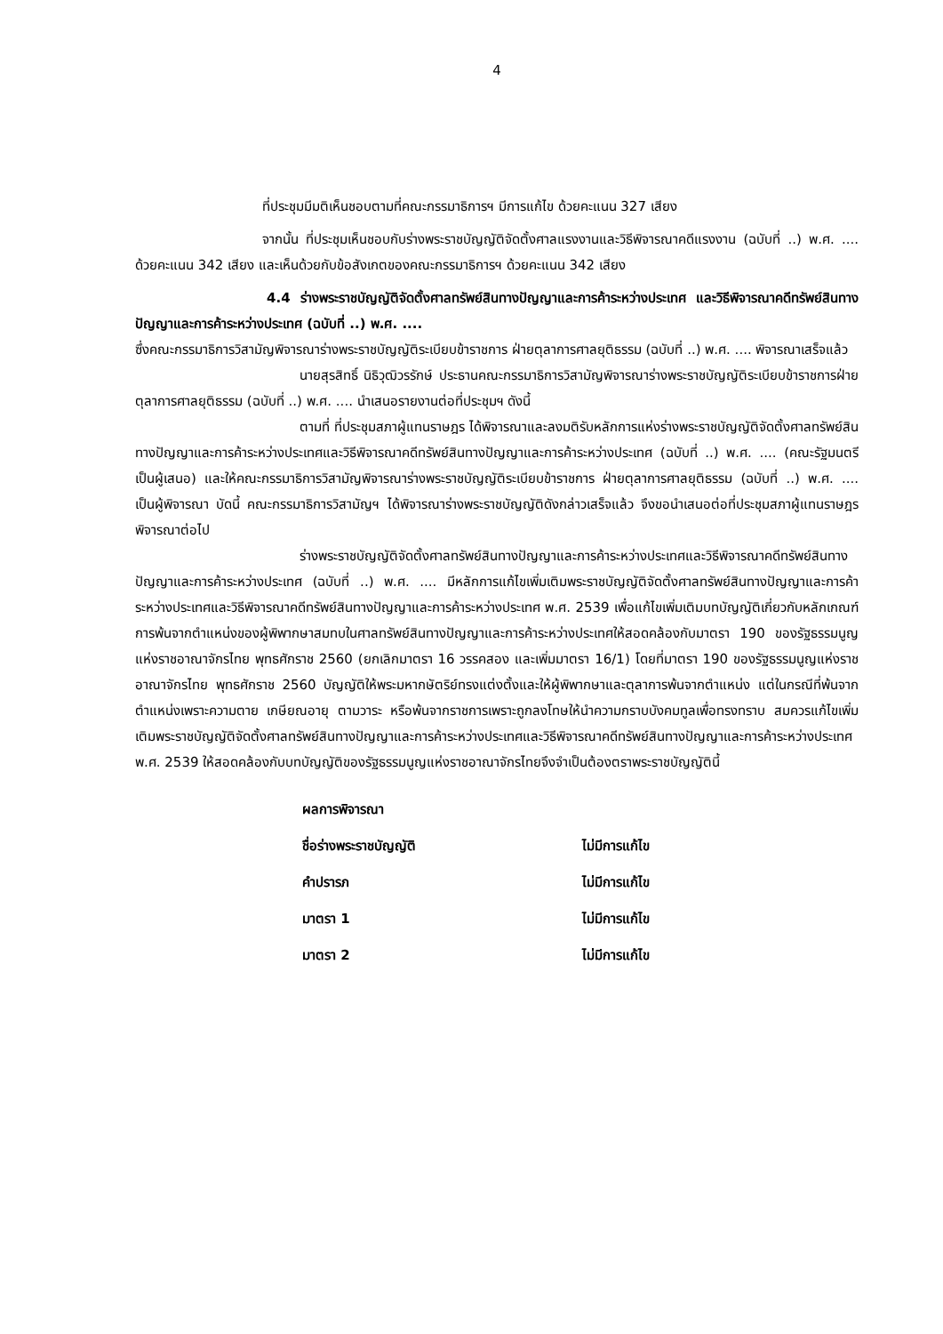4
ที่ประชุมมีมติเห็นชอบตามที่คณะกรรมาธิการฯ มีการแก้ไข ด้วยคะแนน 327 เสียง
จากนั้น ที่ประชุมเห็นชอบกับร่างพระราชบัญญัติจัดตั้งศาลแรงงานและวิธีพิจารณาคดีแรงงาน (ฉบับที่ ..) พ.ศ. .... ด้วยคะแนน 342 เสียง และเห็นด้วยกับข้อสังเกตของคณะกรรมาธิการฯ ด้วยคะแนน 342 เสียง
4.4 ร่างพระราชบัญญัติจัดตั้งศาลทรัพย์สินทางปัญญาและการค้าระหว่างประเทศ และวิธีพิจารณาคดีทรัพย์สินทางปัญญาและการค้าระหว่างประเทศ (ฉบับที่ ..) พ.ศ. ....
ซึ่งคณะกรรมาธิการวิสามัญพิจารณาร่างพระราชบัญญัติระเบียบข้าราชการ ฝ่ายตุลาการศาลยุติธรรม (ฉบับที่ ..) พ.ศ. .... พิจารณาเสร็จแล้ว
นายสุรสิทธิ์ นิธิวุฒิวรรักษ์ ประธานคณะกรรมาธิการวิสามัญพิจารณาร่างพระราชบัญญัติระเบียบข้าราชการฝ่ายตุลาการศาลยุติธรรม (ฉบับที่ ..) พ.ศ. .... นำเสนอรายงานต่อที่ประชุมฯ ดังนี้
ตามที่ ที่ประชุมสภาผู้แทนราษฎร ได้พิจารณาและลงมติรับหลักการแห่งร่างพระราชบัญญัติจัดตั้งศาลทรัพย์สินทางปัญญาและการค้าระหว่างประเทศและวิธีพิจารณาคดีทรัพย์สินทางปัญญาและการค้าระหว่างประเทศ (ฉบับที่ ..) พ.ศ. .... (คณะรัฐมนตรี เป็นผู้เสนอ) และให้คณะกรรมาธิการวิสามัญพิจารณาร่างพระราชบัญญัติระเบียบข้าราชการ ฝ่ายตุลาการศาลยุติธรรม (ฉบับที่ ..) พ.ศ. .... เป็นผู้พิจารณา บัดนี้ คณะกรรมาธิการวิสามัญฯ ได้พิจารณาร่างพระราชบัญญัติดังกล่าวเสร็จแล้ว จึงขอนำเสนอต่อที่ประชุมสภาผู้แทนราษฎรพิจารณาต่อไป
ร่างพระราชบัญญัติจัดตั้งศาลทรัพย์สินทางปัญญาและการค้าระหว่างประเทศและวิธีพิจารณาคดีทรัพย์สินทางปัญญาและการค้าระหว่างประเทศ (ฉบับที่ ..) พ.ศ. .... มีหลักการแก้ไขเพิ่มเติมพระราชบัญญัติจัดตั้งศาลทรัพย์สินทางปัญญาและการค้าระหว่างประเทศและวิธีพิจารณาคดีทรัพย์สินทางปัญญาและการค้าระหว่างประเทศ พ.ศ. 2539 เพื่อแก้ไขเพิ่มเติมบทบัญญัติเกี่ยวกับหลักเกณฑ์การพ้นจากตำแหน่งของผู้พิพากษาสมทบในศาลทรัพย์สินทางปัญญาและการค้าระหว่างประเทศให้สอดคล้องกับมาตรา 190 ของรัฐธรรมนูญแห่งราชอาณาจักรไทย พุทธศักราช 2560 (ยกเลิกมาตรา 16 วรรคสอง และเพิ่มมาตรา 16/1) โดยที่มาตรา 190 ของรัฐธรรมนูญแห่งราชอาณาจักรไทย พุทธศักราช 2560 บัญญัติให้พระมหากษัตริย์ทรงแต่งตั้งและให้ผู้พิพากษาและตุลาการพ้นจากตำแหน่ง แต่ในกรณีที่พ้นจากตำแหน่งเพราะความตาย เกษียณอายุ ตามวาระ หรือพ้นจากราชการเพราะถูกลงโทษให้นำความกราบบังคมทูลเพื่อทรงทราบ สมควรแก้ไขเพิ่มเติมพระราชบัญญัติจัดตั้งศาลทรัพย์สินทางปัญญาและการค้าระหว่างประเทศและวิธีพิจารณาคดีทรัพย์สินทางปัญญาและการค้าระหว่างประเทศ พ.ศ. 2539 ให้สอดคล้องกับบทบัญญัติของรัฐธรรมนูญแห่งราชอาณาจักรไทยจึงจำเป็นต้องตราพระราชบัญญัตินี้
| ผลการพิจารณา | |
| ชื่อร่างพระราชบัญญัติ | ไม่มีการแก้ไข |
| คำปรารภ | ไม่มีการแก้ไข |
| มาตรา 1 | ไม่มีการแก้ไข |
| มาตรา 2 | ไม่มีการแก้ไข |